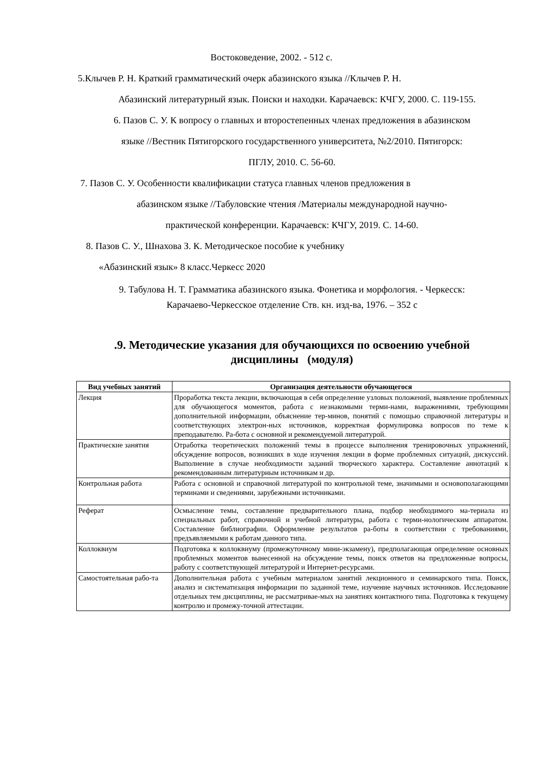Востоковедение, 2002. - 512 с.
5.Клычев Р. Н. Краткий грамматический очерк абазинского языка //Клычев Р. Н.
Абазинский литературный язык. Поиски и находки. Карачаевск: КЧГУ, 2000. С. 119-155.
6. Пазов С. У. К вопросу о главных и второстепенных членах предложения в абазинском
языке //Вестник Пятигорского государственного университета, №2/2010. Пятигорск:
ПГЛУ, 2010. С. 56-60.
7. Пазов С. У. Особенности квалификации статуса главных членов предложения в
абазинском языке //Табуловские чтения /Материалы международной научно-
практической конференции. Карачаевск: КЧГУ, 2019. С. 14-60.
8. Пазов С. У., Шнахова З. К. Методическое пособие к учебнику
«Абазинский язык» 8 класс.Черкесс 2020
9. Табулова Н. Т. Грамматика абазинского языка. Фонетика и морфология. - Черкесск:
Карачаево-Черкесское отделение Ств. кн. изд-ва, 1976. – 352 с
.9. Методические указания для обучающихся по освоению учебной
дисциплины (модуля)
| Вид учебных занятий | Организация деятельности обучающегося |
| --- | --- |
| Лекция | Проработка текста лекции, включающая в себя определение узловых положений, выявление проблемных для обучающегося моментов, работа с незнакомыми терми-нами, выражениями, требующими дополнительной информации, объяснение тер-минов, понятий с помощью справочной литературы и соответствующих электрон-ных источников, корректная формулировка вопросов по теме к преподавателю. Ра-бота с основной и рекомендуемой литературой. |
| Практические занятия | Отработка теоретических положений темы в процессе выполнения тренировочных упражнений, обсуждение вопросов, возникших в ходе изучения лекции в форме проблемных ситуаций, дискуссий. Выполнение в случае необходимости заданий творческого характера. Составление аннотаций к рекомендованным литературным источникам и др. |
| Контрольная работа | Работа с основной и справочной литературой по контрольной теме, значимыми и основополагающими терминами и сведениями, зарубежными источниками. |
| Реферат | Осмысление темы, составление предварительного плана, подбор необходимого ма-териала из специальных работ, справочной и учебной литературы, работа с терми-нологическим аппаратом. Составление библиографии. Оформление результатов ра-боты в соответствии с требованиями, предъявляемыми к работам данного типа. |
| Коллоквиум | Подготовка к коллоквиуму (промежуточному мини-экзамену), предполагающая определение основных проблемных моментов вынесенной на обсуждение темы, поиск ответов на предложенные вопросы, работу с соответствующей литературой и Интернет-ресурсами. |
| Самостоятельная рабо-та | Дополнительная работа с учебным материалом занятий лекционного и семинарского типа. Поиск, анализ и систематизация информации по заданной теме, изучение научных источников. Исследование отдельных тем дисциплины, не рассматривае-мых на занятиях контактного типа. Подготовка к текущему контролю и промежу-точной аттестации. |